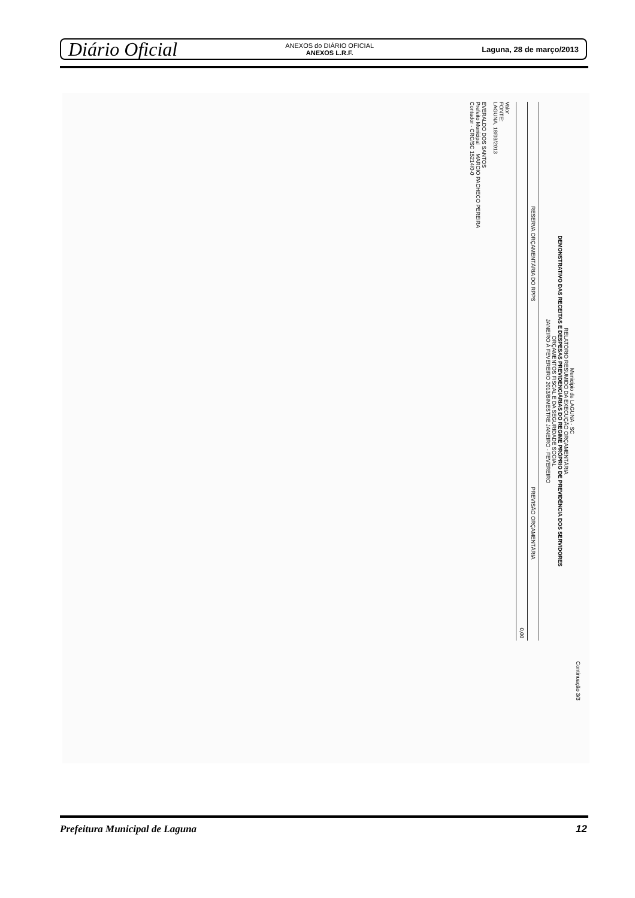Diário Oficial
ANEXOS do DIÁRIO OFICIAL
ANEXOS L.R.F.
Laguna, 28 de março/2013
Continuação 3/3
Município de LAGUNA - SC
RELATÓRIO RESUMIDO DA EXECUÇÃO ORÇAMENTÁRIA
DEMONSTRATIVO DAS RECEITAS E DESPESAS PREVIDENCIÁRIAS DO REGIME PRÓPRIO DE PREVIDÊNCIA DOS SERVIDORES
ORÇAMENTOS FISCAL E DA SEGURIDADE SOCIAL
JANEIRO À FEVEREIRO 2013/BIMESTRE JANEIRO - FEVEREIRO
| RESERVA ORÇAMENTÁRIA DO RPPS | PREVISÃO ORÇAMENTÁRIA |
| --- | --- |
| | 0,00 |
Valor
FONTE:
LAGUNA, 18/03/2013
EVERALDO DOS SANTOS
Prefeito Municipal MARCIO PACHECO PEREIRA
Contador - CRC/SC 15214/0-0
Prefeitura Municipal de Laguna 12